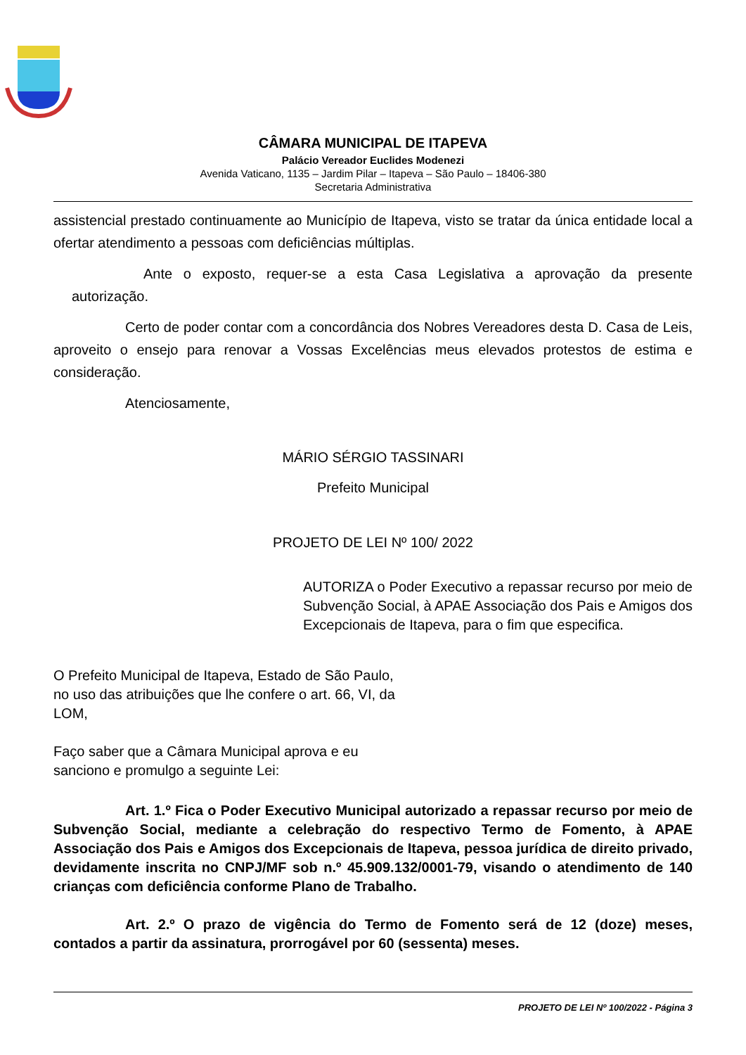CÂMARA MUNICIPAL DE ITAPEVA
Palácio Vereador Euclides Modenezi
Avenida Vaticano, 1135 – Jardim Pilar – Itapeva – São Paulo – 18406-380
Secretaria Administrativa
assistencial prestado continuamente ao Município de Itapeva, visto se tratar da única entidade local a ofertar atendimento a pessoas com deficiências múltiplas.
Ante o exposto, requer-se a esta Casa Legislativa a aprovação da presente autorização.
Certo de poder contar com a concordância dos Nobres Vereadores desta D. Casa de Leis, aproveito o ensejo para renovar a Vossas Excelências meus elevados protestos de estima e consideração.
Atenciosamente,
MÁRIO SÉRGIO TASSINARI
Prefeito Municipal
PROJETO DE LEI Nº 100/ 2022
AUTORIZA o Poder Executivo a repassar recurso por meio de Subvenção Social, à APAE Associação dos Pais e Amigos dos Excepcionais de Itapeva, para o fim que especifica.
O Prefeito Municipal de Itapeva, Estado de São Paulo, no uso das atribuições que lhe confere o art. 66, VI, da LOM,
Faço saber que a Câmara Municipal aprova e eu sanciono e promulgo a seguinte Lei:
Art. 1.º Fica o Poder Executivo Municipal autorizado a repassar recurso por meio de Subvenção Social, mediante a celebração do respectivo Termo de Fomento, à APAE Associação dos Pais e Amigos dos Excepcionais de Itapeva, pessoa jurídica de direito privado, devidamente inscrita no CNPJ/MF sob n.º 45.909.132/0001-79, visando o atendimento de 140 crianças com deficiência conforme Plano de Trabalho.
Art. 2.º O prazo de vigência do Termo de Fomento será de 12 (doze) meses, contados a partir da assinatura, prorrogável por 60 (sessenta) meses.
PROJETO DE LEI Nº 100/2022 - Página 3